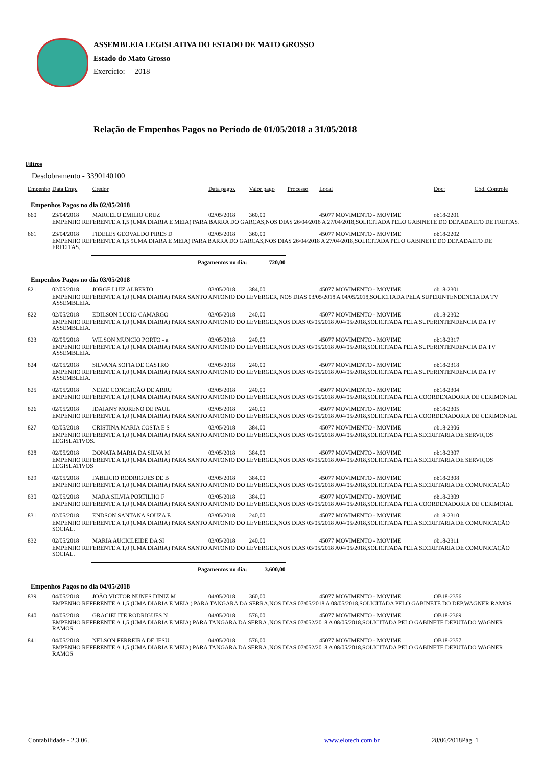ASSEMBLEIA LEGISLATIVA DO ESTADO DE MATO GROSSO
Estado do Mato Grosso
Exercício: 2018
Relação de Empenhos Pagos no Período de 01/05/2018 a 31/05/2018
Filtros
Desdobramento - 3390140100
| Empenho | Data Emp. | Credor | Data pagto. | Valor pago | Processo | Local | Doc: | Cód. Controle |
| --- | --- | --- | --- | --- | --- | --- | --- | --- |
| Empenhos Pagos no dia 02/05/2018 | | | | | | | | |
| 660 | 23/04/2018 | MARCELO EMILIO CRUZ | 02/05/2018 | 360,00 | | 45077 MOVIMENTO - MOVIME | ob18-2201 | |
| | EMPENHO REFERENTE A 1,5 (UMA DIARIA E MEIA) PARA BARRA DO GARÇAS,NOS DIAS 26/04/2018 A 27/04/2018,SOLICITADA PELO GABINETE DO DEP.ADALTO DE FREITAS. | | | | | | | |
| 661 | 23/04/2018 | FIDELES GEOVALDO PIRES D | 02/05/2018 | 360,00 | | 45077 MOVIMENTO - MOVIME | ob18-2202 | |
| | EMPENHO REFERENTE A 1,5 9UMA DIARA E MEIA) PARA BARRA DO GARÇAS,NOS DIAS 26/04/2018 A 27/04/2018,SOLICITADA PELO GABINETE DO DEP.ADALTO DE FRFEITAS. | | | | | | | |
| | | Pagamentos no dia: | | 720,00 | | | | |
| Empenhos Pagos no dia 03/05/2018 | | | | | | | | |
| 821 | 02/05/2018 | JORGE LUIZ ALBERTO | 03/05/2018 | 384,00 | | 45077 MOVIMENTO - MOVIME | ob18-2301 | |
| | EMPENHO REFERENTE A 1,0 (UMA DIARIA) PARA SANTO ANTONIO DO LEVERGER, NOS DIAS 03/05/2018 A 04/05/2018,SOLICITADA PELA SUPERINTENDENCIA DA TV ASSEMBLEIA. | | | | | | | |
| 822 | 02/05/2018 | EDILSON LUCIO CAMARGO | 03/05/2018 | 240,00 | | 45077 MOVIMENTO - MOVIME | ob18-2302 | |
| | EMPENHO REFERENTE A 1,0 (UMA DIARIA) PARA SANTO ANTONIO DO LEVERGER,NOS DIAS 03/05/2018 A04/05/2018,SOLICITADA PELA SUPERINTENDENCIA DA TV ASSEMBLEIA. | | | | | | | |
| 823 | 02/05/2018 | WILSON MUNCIO PORTO - a | 03/05/2018 | 240,00 | | 45077 MOVIMENTO - MOVIME | ob18-2317 | |
| | EMPENHO REFERENTE A 1,0 (UMA DIARIA) PARA SANTO ANTONIO DO LEVERGER,NOS DIAS 03/05/2018 A04/05/2018,SOLICITADA PELA SUPERINTENDENCIA DA TV ASSEMBLEIA. | | | | | | | |
| 824 | 02/05/2018 | SILVANA SOFIA DE CASTRO | 03/05/2018 | 240,00 | | 45077 MOVIMENTO - MOVIME | ob18-2318 | |
| | EMPENHO REFERENTE A 1,0 (UMA DIARIA) PARA SANTO ANTONIO DO LEVERGER,NOS DIAS 03/05/2018 A04/05/2018,SOLICITADA PELA SUPERINTENDENCIA DA TV ASSEMBLEIA. | | | | | | | |
| 825 | 02/05/2018 | NEIZE CONCEIÇÃO DE ARRU | 03/05/2018 | 240,00 | | 45077 MOVIMENTO - MOVIME | ob18-2304 | |
| | EMPENHO REFERENTE A 1,0 (UMA DIARIA) PARA SANTO ANTONIO DO LEVERGER,NOS DIAS 03/05/2018 A04/05/2018,SOLICITADA PELA COORDENADORIA DE CERIMONIAL | | | | | | | |
| 826 | 02/05/2018 | IDAIANY MORENO DE PAUL | 03/05/2018 | 240,00 | | 45077 MOVIMENTO - MOVIME | ob18-2305 | |
| | EMPENHO REFERENTE A 1,0 (UMA DIARIA) PARA SANTO ANTONIO DO LEVERGER,NOS DIAS 03/05/2018 A04/05/2018,SOLICITADA PELA COORDENADORIA DE CERIMONIAL | | | | | | | |
| 827 | 02/05/2018 | CRISTINA MARIA COSTA E S | 03/05/2018 | 384,00 | | 45077 MOVIMENTO - MOVIME | ob18-2306 | |
| | EMPENHO REFERENTE A 1,0 (UMA DIARIA) PARA SANTO ANTONIO DO LEVERGER,NOS DIAS 03/05/2018 A04/05/2018,SOLICITADA PELA SECRETARIA DE SERVIÇOS LEGISLATIVOS. | | | | | | | |
| 828 | 02/05/2018 | DONATA MARIA DA SILVA M | 03/05/2018 | 384,00 | | 45077 MOVIMENTO - MOVIME | ob18-2307 | |
| | EMPENHO REFERENTE A 1,0 (UMA DIARIA) PARA SANTO ANTONIO DO LEVERGER,NOS DIAS 03/05/2018 A04/05/2018,SOLICITADA PELA SECRETARIA DE SERVIÇOS LEGISLATIVOS | | | | | | | |
| 829 | 02/05/2018 | FABLICIO RODRIGUES DE B | 03/05/2018 | 384,00 | | 45077 MOVIMENTO - MOVIME | ob18-2308 | |
| | EMPENHO REFERENTE A 1,0 (UMA DIARIA) PARA SANTO ANTONIO DO LEVERGER,NOS DIAS 03/05/2018 A04/05/2018,SOLICITADA PELA SECRETARIA DE COMUNICAÇÃO | | | | | | | |
| 830 | 02/05/2018 | MARA SILVIA PORTILHO F | 03/05/2018 | 384,00 | | 45077 MOVIMENTO - MOVIME | ob18-2309 | |
| | EMPENHO REFERENTE A 1,0 (UMA DIARIA) PARA SANTO ANTONIO DO LEVERGER,NOS DIAS 03/05/2018 A04/05/2018,SOLICITADA PELA COORDENADORIA DE CERIMOIAL | | | | | | | |
| 831 | 02/05/2018 | ENDSON SANTANA SOUZA E | 03/05/2018 | 240,00 | | 45077 MOVIMENTO - MOVIME | ob18-2310 | |
| | EMPENHO REFERENTE A 1,0 (UMA DIARIA) PARA SANTO ANTONIO DO LEVERGER,NOS DIAS 03/05/2018 A04/05/2018,SOLICITADA PELA SECRETARIA DE COMUNICAÇÃO SOCIAL. | | | | | | | |
| 832 | 02/05/2018 | MARIA AUCICLEIDE DA SI | 03/05/2018 | 240,00 | | 45077 MOVIMENTO - MOVIME | ob18-2311 | |
| | EMPENHO REFERENTE A 1,0 (UMA DIARIA) PARA SANTO ANTONIO DO LEVERGER,NOS DIAS 03/05/2018 A04/05/2018,SOLICITADA PELA SECRETARIA DE COMUNICAÇÃO SOCIAL. | | | | | | | |
| | | Pagamentos no dia: | | 3.600,00 | | | | |
| Empenhos Pagos no dia 04/05/2018 | | | | | | | | |
| 839 | 04/05/2018 | JOÂO VICTOR NUNES DINIZ M | 04/05/2018 | 360,00 | | 45077 MOVIMENTO - MOVIME | OB18-2356 | |
| | EMPENHO REFERENTE A 1,5 (UMA DIARIA E MEIA ) PARA TANGARA DA SERRA,NOS DIAS 07/05/2018 A 08/05/2018,SOLICITADA PELO GABINETE DO DEP.WAGNER RAMOS | | | | | | | |
| 840 | 04/05/2018 | GRACIELITE RODRIGUES N | 04/05/2018 | 576,00 | | 45077 MOVIMENTO - MOVIME | OB18-2369 | |
| | EMPENHO REFERENTE A 1,5 (UMA DIARIA E MEIA) PARA TANGARA DA SERRA ,NOS DIAS 07/052/2018 A 08/05/2018,SOLICITADA PELO GABINETE DEPUTADO WAGNER RAMOS | | | | | | | |
| 841 | 04/05/2018 | NELSON FERREIRA DE JESU | 04/05/2018 | 576,00 | | 45077 MOVIMENTO - MOVIME | OB18-2357 | |
| | EMPENHO REFERENTE A 1,5 (UMA DIARIA E MEIA) PARA TANGARA DA SERRA ,NOS DIAS 07/052/2018 A 08/05/2018,SOLICITADA PELO GABINETE DEPUTADO WAGNER RAMOS | | | | | | | |
Contabilidade - 2.3.06. www.elotech.com.br 28/06/2018Pág. 1